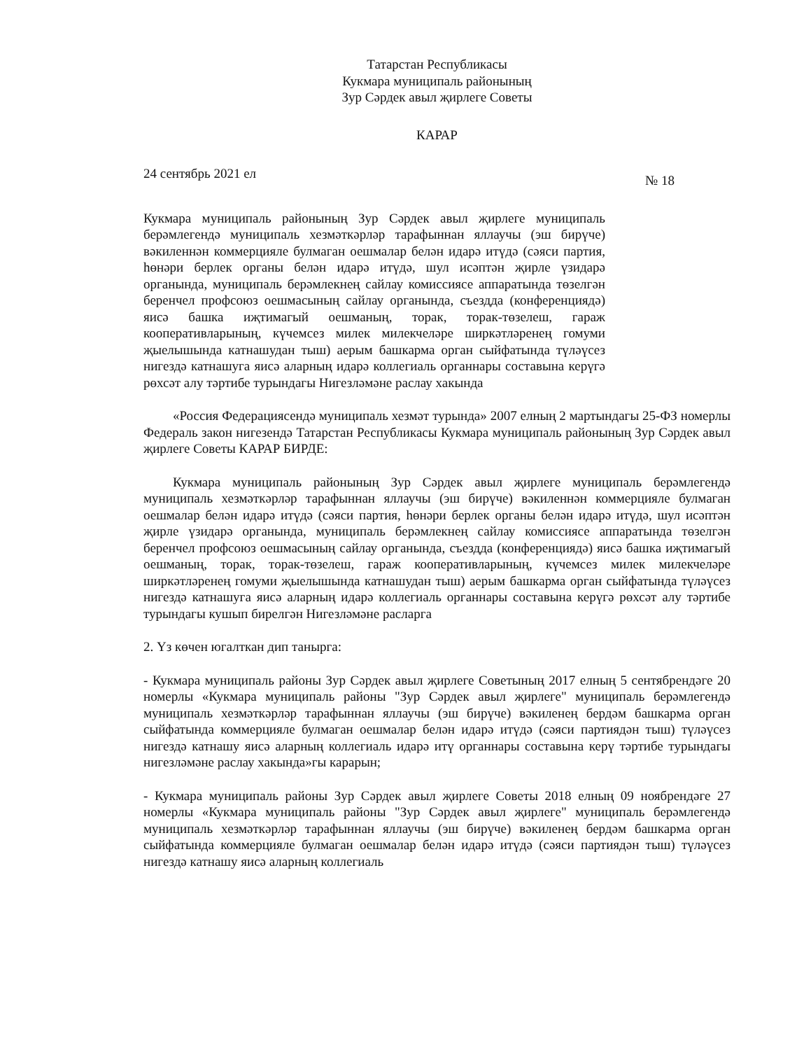Татарстан Республикасы
Кукмара муниципаль районының
Зур Сәрдек авыл җирлеге Советы
КАРАР
24 сентябрь 2021 ел № 18
Кукмара муниципаль районының Зур Сәрдек авыл җирлеге муниципаль берәмлегендә муниципаль хезмәткәрләр тарафыннан яллаучы (эш бирүче) вәкиленнән коммерцияле булмаган оешмалар белән идарә итүдә (сәяси партия, һөнәри берлек органы белән идарә итүдә, шул исәптән җирле үзидарә органында, муниципаль берәмлекнең сайлау комиссиясе аппаратында төзелгән беренчел профсоюз оешмасының сайлау органында, съездда (конференциядә) яисә башка иҗтимагый оешманың, торак, торак-төзелеш, гараж кооперативларының, күчемсез милек милекчеләре ширкәтләренең гомуми җыелышында катнашудан тыш) аерым башкарма орган сыйфатында түләүсез нигездә катнашуга яисә аларның идарә коллегиаль органнары составына керүгә рөхсәт алу тәртибе турындагы Нигезләмәне раслау хакында
«Россия Федерациясендә муниципаль хезмәт турында» 2007 елның 2 мартындагы 25-ФЗ номерлы Федераль закон нигезендә Татарстан Республикасы Кукмара муниципаль районының Зур Сәрдек авыл җирлеге Советы КАРАР БИРДЕ:
Кукмара муниципаль районының Зур Сәрдек авыл җирлеге муниципаль берәмлегендә муниципаль хезмәткәрләр тарафыннан яллаучы (эш бирүче) вәкиленнән коммерцияле булмаган оешмалар белән идарә итүдә (сәяси партия, һөнәри берлек органы белән идарә итүдә, шул исәптән җирле үзидарә органында, муниципаль берәмлекнең сайлау комиссиясе аппаратында төзелгән беренчел профсоюз оешмасының сайлау органында, съездда (конференциядә) яисә башка иҗтимагый оешманың, торак, торак-төзелеш, гараж кооперативларының, күчемсез милек милекчеләре ширкәтләренең гомуми җыелышында катнашудан тыш) аерым башкарма орган сыйфатында түләүсез нигездә катнашуга яисә аларның идарә коллегиаль органнары составына керүгә рөхсәт алу тәртибе турындагы кушып бирелгән Нигезләмәне расларга
2. Үз көчен югалткан дип танырга:
- Кукмара муниципаль районы Зур Сәрдек авыл җирлеге Советының 2017 елның 5 сентябрендәге 20 номерлы «Кукмара муниципаль районы "Зур Сәрдек авыл җирлеге" муниципаль берәмлегендә муниципаль хезмәткәрләр тарафыннан яллаучы (эш бирүче) вәкиленең бердәм башкарма орган сыйфатында коммерцияле булмаган оешмалар белән идарә итүдә (сәяси партиядән тыш) түләүсез нигездә катнашу яисә аларның коллегиаль идарә итү органнары составына керү тәртибе турындагы нигезләмәне раслау хакында»гы карарын;
- Кукмара муниципаль районы Зур Сәрдек авыл җирлеге Советы 2018 елның 09 ноябрендәге 27 номерлы «Кукмара муниципаль районы "Зур Сәрдек авыл җирлеге" муниципаль берәмлегендә муниципаль хезмәткәрләр тарафыннан яллаучы (эш бирүче) вәкиленең бердәм башкарма орган сыйфатында коммерцияле булмаган оешмалар белән идарә итүдә (сәяси партиядән тыш) түләүсез нигездә катнашу яисә аларның коллегиаль